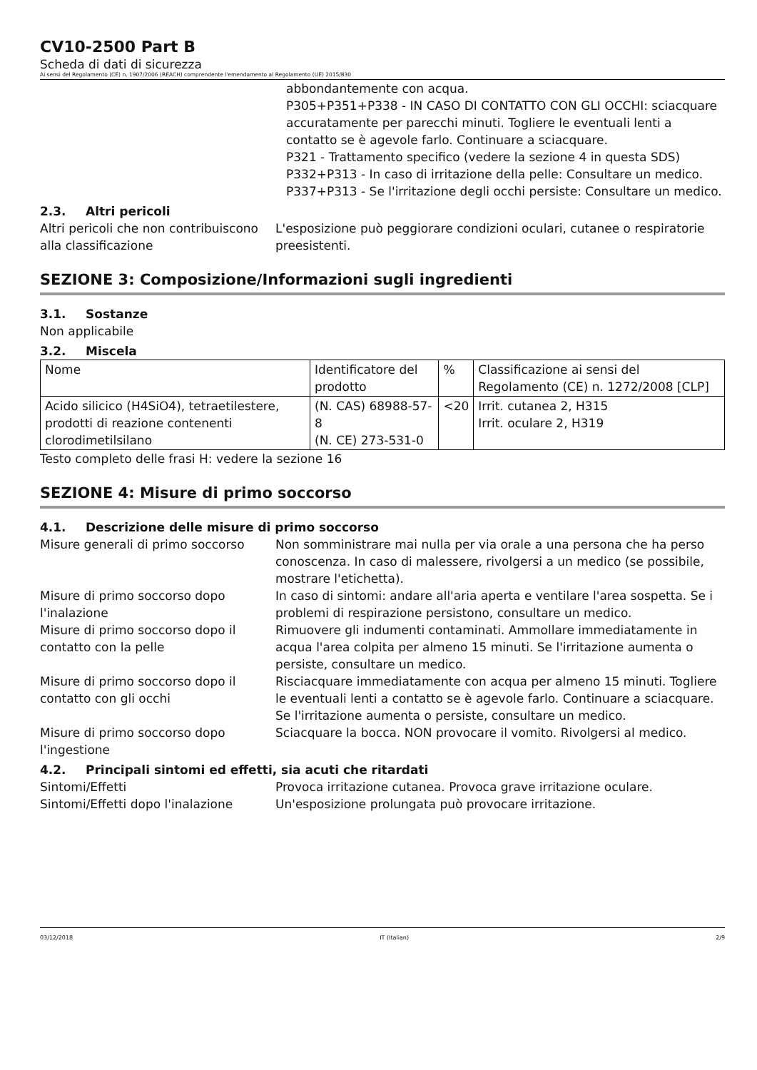CV10-2500 Part B
Scheda di dati di sicurezza
Ai sensi del Regolamento (CE) n. 1907/2006 (REACH) comprendente l'emendamento al Regolamento (UE) 2015/830
abbondantemente con acqua.
P305+P351+P338 - IN CASO DI CONTATTO CON GLI OCCHI: sciacquare accuratamente per parecchi minuti. Togliere le eventuali lenti a contatto se è agevole farlo. Continuare a sciacquare.
P321 - Trattamento specifico (vedere la sezione 4 in questa SDS)
P332+P313 - In caso di irritazione della pelle: Consultare un medico.
P337+P313 - Se l'irritazione degli occhi persiste: Consultare un medico.
2.3. Altri pericoli
Altri pericoli che non contribuiscono alla classificazione
L'esposizione può peggiorare condizioni oculari, cutanee o respiratorie preesistenti.
SEZIONE 3: Composizione/Informazioni sugli ingredienti
3.1. Sostanze
Non applicabile
3.2. Miscela
| Nome | Identificatore del prodotto | % | Classificazione ai sensi del Regolamento (CE) n. 1272/2008 [CLP] |
| Acido silicico (H4SiO4), tetraetilestere, prodotti di reazione contenenti clorodimetilsilano | (N. CAS) 68988-57-8 (N. CE) 273-531-0 | <20 | Irrit. cutanea 2, H315 Irrit. oculare 2, H319 |
Testo completo delle frasi H: vedere la sezione 16
SEZIONE 4: Misure di primo soccorso
4.1. Descrizione delle misure di primo soccorso
Misure generali di primo soccorso
Non somministrare mai nulla per via orale a una persona che ha perso conoscenza. In caso di malessere, rivolgersi a un medico (se possibile, mostrare l'etichetta).
Misure di primo soccorso dopo l'inalazione
In caso di sintomi: andare all'aria aperta e ventilare l'area sospetta. Se i problemi di respirazione persistono, consultare un medico.
Misure di primo soccorso dopo il contatto con la pelle
Rimuovere gli indumenti contaminati. Ammollare immediatamente in acqua l'area colpita per almeno 15 minuti. Se l'irritazione aumenta o persiste, consultare un medico.
Misure di primo soccorso dopo il contatto con gli occhi
Risciacquare immediatamente con acqua per almeno 15 minuti. Togliere le eventuali lenti a contatto se è agevole farlo. Continuare a sciacquare. Se l'irritazione aumenta o persiste, consultare un medico.
Misure di primo soccorso dopo l'ingestione
Sciacquare la bocca. NON provocare il vomito. Rivolgersi al medico.
4.2. Principali sintomi ed effetti, sia acuti che ritardati
Sintomi/Effetti Provoca irritazione cutanea. Provoca grave irritazione oculare.
Sintomi/Effetti dopo l'inalazione
Un'esposizione prolungata può provocare irritazione.
03/12/2018 IT (Italian) 2/9